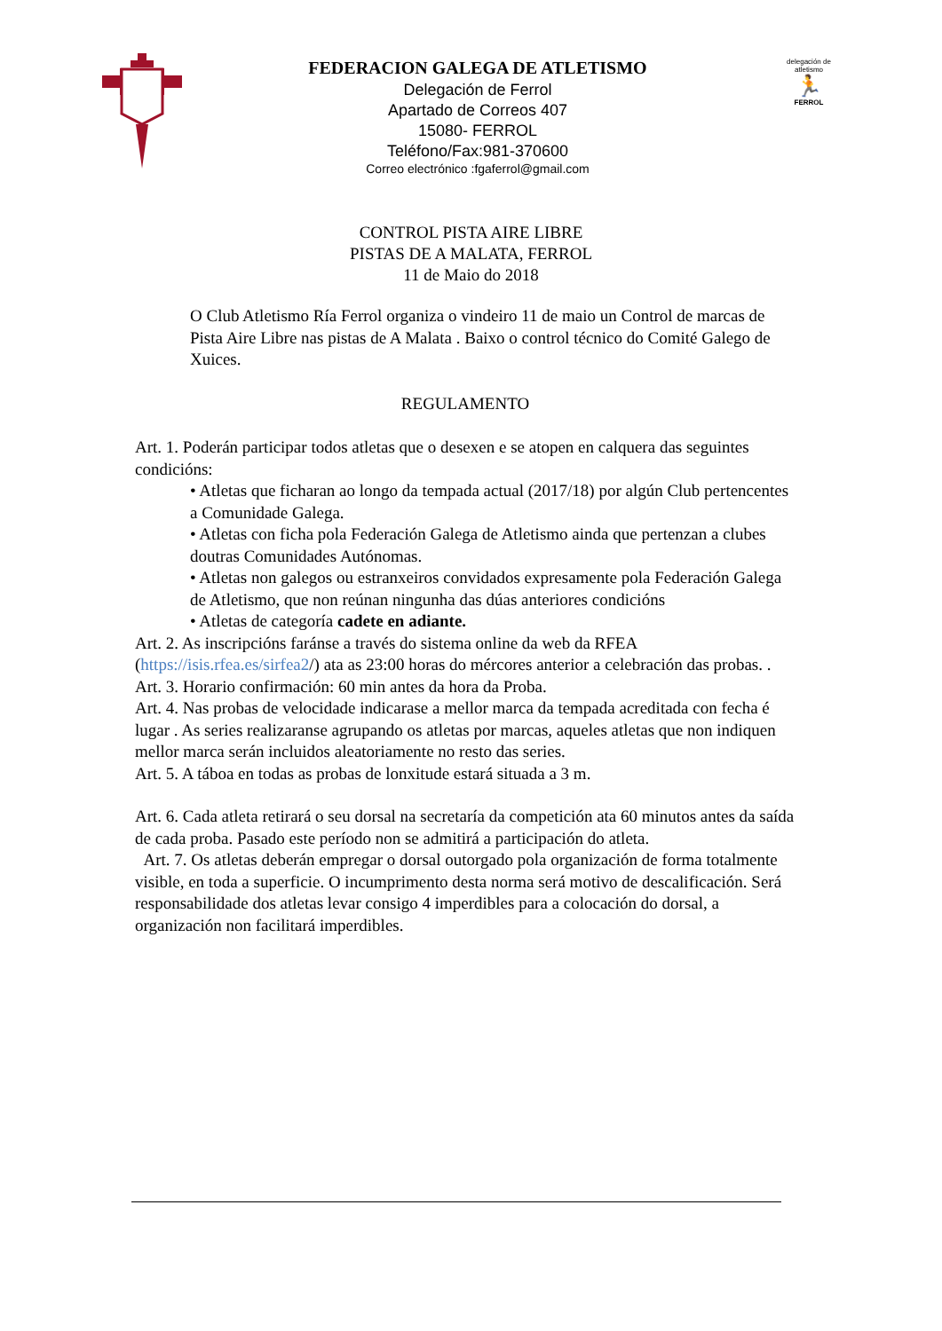FEDERACION GALEGA DE ATLETISMO
Delegación de Ferrol
Apartado de Correos 407
15080- FERROL
Teléfono/Fax:981-370600
Correo electrónico :fgaferrol@gmail.com
delegación de atletismo
🏃
FERROL
CONTROL PISTA AIRE LIBRE
PISTAS DE A MALATA, FERROL
11 de Maio do 2018
O Club Atletismo Ría Ferrol organiza o vindeiro 11 de maio un Control de marcas de Pista Aire Libre nas pistas de A Malata . Baixo o control técnico do Comité Galego de Xuices.
REGULAMENTO
Art. 1. Poderán participar todos atletas que o desexen e se atopen en calquera das seguintes condicións:
• Atletas que ficharan ao longo da tempada actual (2017/18) por algún Club pertencentes a Comunidade Galega.
• Atletas con ficha pola Federación Galega de Atletismo ainda que pertenzan a clubes doutras Comunidades Autónomas.
• Atletas non galegos ou estranxeiros convidados expresamente pola Federación Galega de Atletismo, que non reúnan ningunha das dúas anteriores condicións
• Atletas de categoría cadete en adiante.
Art. 2. As inscripcións faránse a través do sistema online da web da RFEA (https://isis.rfea.es/sirfea2/) ata as 23:00 horas do mércores anterior a celebración das probas. .
Art. 3. Horario confirmación: 60 min antes da hora da Proba.
Art. 4. Nas probas de velocidade indicarase a mellor marca da tempada acreditada con fecha é lugar . As series realizaranse agrupando os atletas por marcas, aqueles atletas que non indiquen mellor marca serán incluidos aleatoriamente no resto das series.
Art. 5. A táboa en todas as probas de lonxitude estará situada a 3 m.
Art. 6. Cada atleta retirará o seu dorsal na secretaría da competición ata 60 minutos antes da saída de cada proba. Pasado este período non se admitirá a participación do atleta.
Art. 7. Os atletas deberán empregar o dorsal outorgado pola organización de forma totalmente visible, en toda a superficie. O incumprimento desta norma será motivo de descalificación. Será responsabilidade dos atletas levar consigo 4 imperdibles para a colocación do dorsal, a organización non facilitará imperdibles.